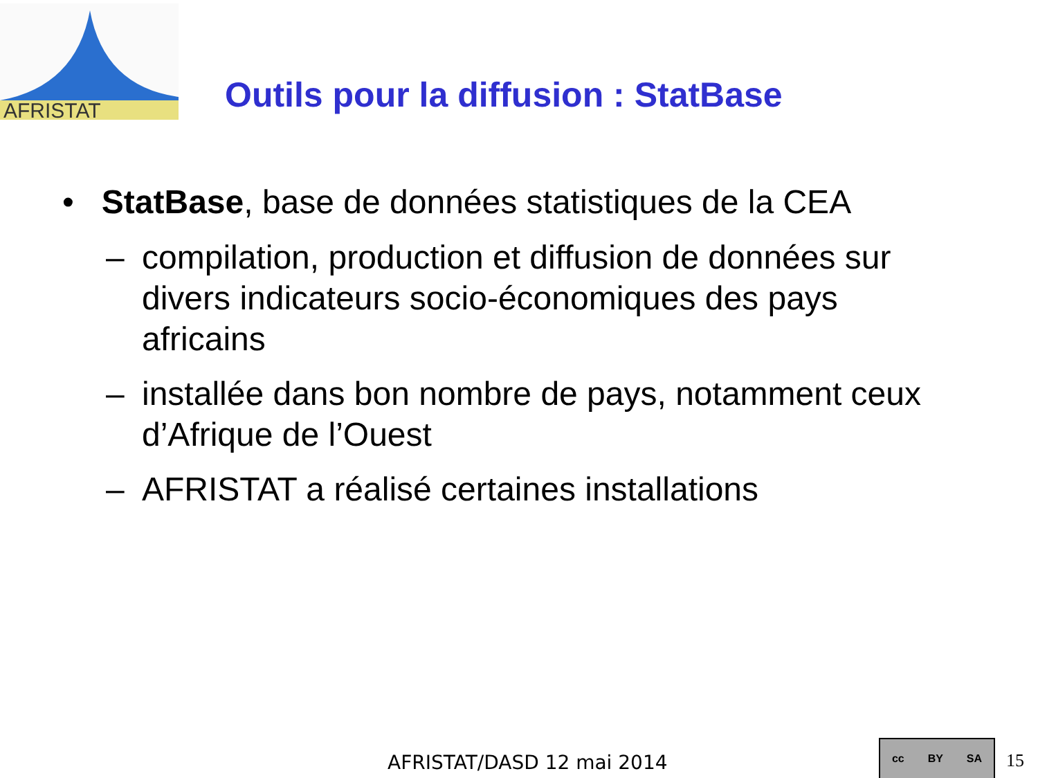AFRISTAT
Outils pour la diffusion : StatBase
• StatBase, base de données statistiques de la CEA
– compilation, production et diffusion de données sur divers indicateurs socio-économiques des pays africains
– installée dans bon nombre de pays, notamment ceux d’Afrique de l’Ouest
– AFRISTAT a réalisé certaines installations
AFRISTAT/DASD 12 mai 2014
cc BY SA
15